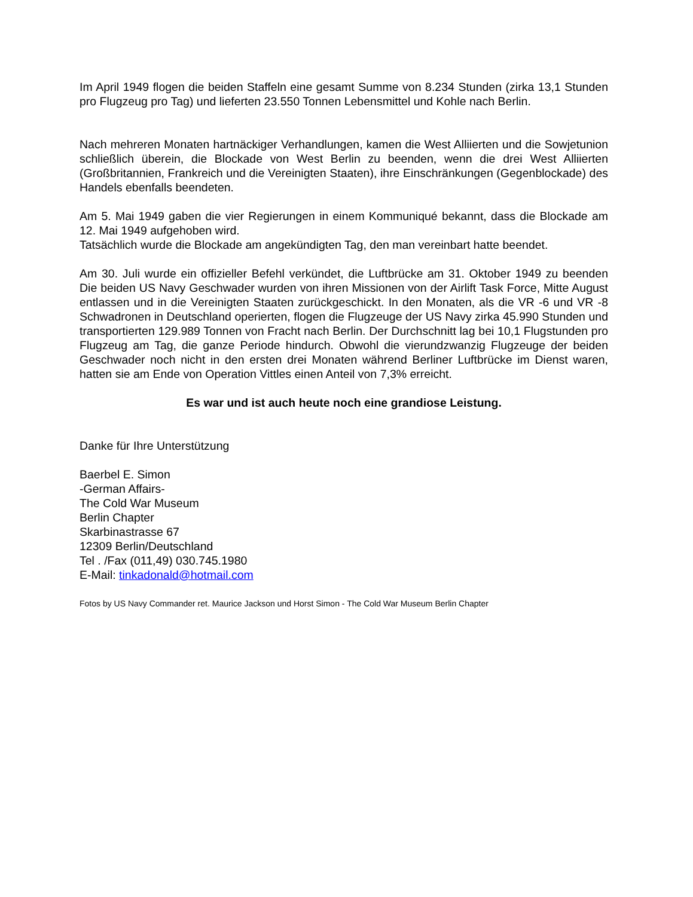Im April 1949 flogen die beiden Staffeln eine gesamt Summe von 8.234 Stunden (zirka 13,1 Stunden pro Flugzeug pro Tag) und lieferten 23.550 Tonnen Lebensmittel und Kohle nach Berlin.
Nach mehreren Monaten hartnäckiger Verhandlungen, kamen die West Alliierten und die Sowjetunion schließlich überein, die Blockade von West Berlin zu beenden, wenn die drei West Alliierten (Großbritannien, Frankreich und die Vereinigten Staaten), ihre Einschränkungen (Gegenblockade) des Handels ebenfalls beendeten.
Am 5. Mai 1949 gaben die vier Regierungen in einem Kommuniqué bekannt, dass die Blockade am 12. Mai 1949 aufgehoben wird.
Tatsächlich wurde die Blockade am angekündigten Tag, den man vereinbart hatte beendet.
Am 30. Juli wurde ein offizieller Befehl verkündet, die Luftbrücke am 31. Oktober 1949 zu beenden Die beiden US Navy Geschwader wurden von ihren Missionen von der Airlift Task Force, Mitte August entlassen und in die Vereinigten Staaten zurückgeschickt. In den Monaten, als die VR -6 und VR -8 Schwadronen in Deutschland operierten, flogen die Flugzeuge der US Navy zirka 45.990 Stunden und transportierten 129.989 Tonnen von Fracht nach Berlin. Der Durchschnitt lag bei 10,1 Flugstunden pro Flugzeug am Tag, die ganze Periode hindurch. Obwohl die vierundzwanzig Flugzeuge der beiden Geschwader noch nicht in den ersten drei Monaten während Berliner Luftbrücke im Dienst waren, hatten sie am Ende von Operation Vittles einen Anteil von 7,3% erreicht.
Es war und ist auch heute noch eine grandiose Leistung.
Danke für Ihre Unterstützung
Baerbel E. Simon
-German Affairs-
The Cold War Museum
Berlin Chapter
Skarbinastrasse 67
12309 Berlin/Deutschland
Tel . /Fax (011,49) 030.745.1980
E-Mail: tinkadonald@hotmail.com
Fotos by US Navy Commander ret. Maurice Jackson und Horst Simon - The Cold War Museum Berlin Chapter